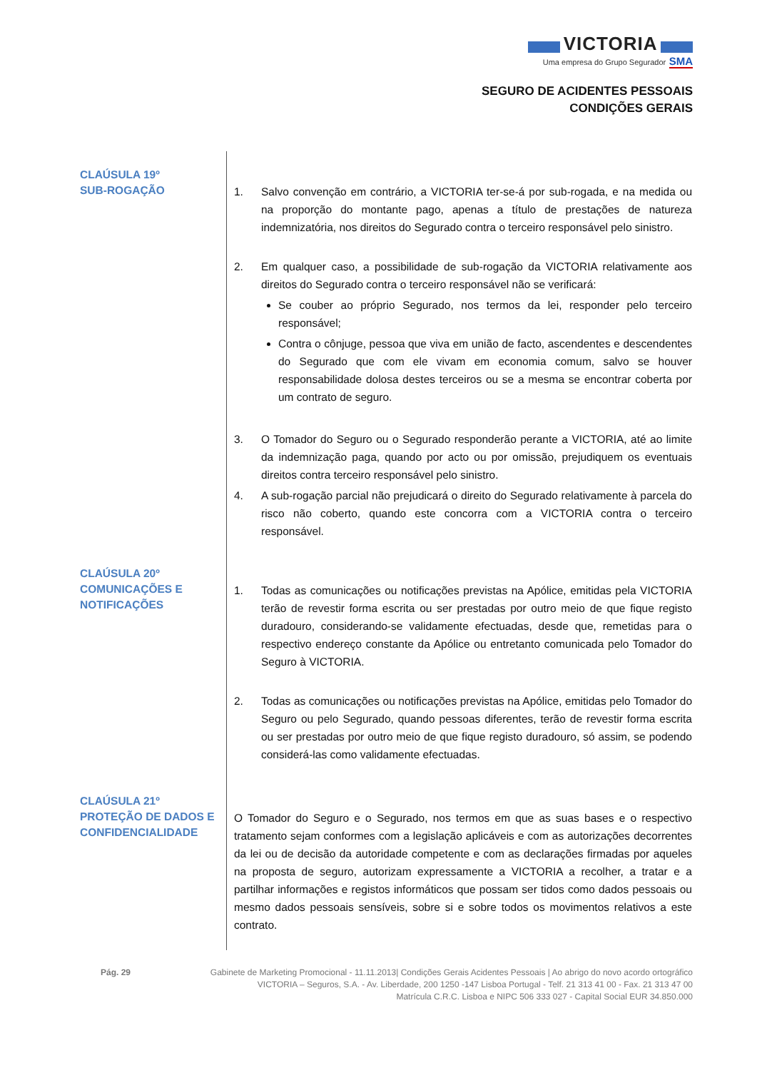VICTORIA
Uma empresa do Grupo Segurador SMA
SEGURO DE ACIDENTES PESSOAIS
CONDIÇÕES GERAIS
CLAÚSULA 19º
SUB-ROGAÇÃO
1. Salvo convenção em contrário, a VICTORIA ter-se-á por sub-rogada, e na medida ou na proporção do montante pago, apenas a título de prestações de natureza indemnizatória, nos direitos do Segurado contra o terceiro responsável pelo sinistro.
2. Em qualquer caso, a possibilidade de sub-rogação da VICTORIA relativamente aos direitos do Segurado contra o terceiro responsável não se verificará:
Se couber ao próprio Segurado, nos termos da lei, responder pelo terceiro responsável;
Contra o cônjuge, pessoa que viva em união de facto, ascendentes e descendentes do Segurado que com ele vivam em economia comum, salvo se houver responsabilidade dolosa destes terceiros ou se a mesma se encontrar coberta por um contrato de seguro.
3. O Tomador do Seguro ou o Segurado responderão perante a VICTORIA, até ao limite da indemnização paga, quando por acto ou por omissão, prejudiquem os eventuais direitos contra terceiro responsável pelo sinistro.
4. A sub-rogação parcial não prejudicará o direito do Segurado relativamente à parcela do risco não coberto, quando este concorra com a VICTORIA contra o terceiro responsável.
CLAÚSULA 20º
COMUNICAÇÕES E
NOTIFICAÇÕES
1. Todas as comunicações ou notificações previstas na Apólice, emitidas pela VICTORIA terão de revestir forma escrita ou ser prestadas por outro meio de que fique registo duradouro, considerando-se validamente efectuadas, desde que, remetidas para o respectivo endereço constante da Apólice ou entretanto comunicada pelo Tomador do Seguro à VICTORIA.
2. Todas as comunicações ou notificações previstas na Apólice, emitidas pelo Tomador do Seguro ou pelo Segurado, quando pessoas diferentes, terão de revestir forma escrita ou ser prestadas por outro meio de que fique registo duradouro, só assim, se podendo considerá-las como validamente efectuadas.
CLAÚSULA 21º
PROTEÇÃO DE DADOS E
CONFIDENCIALIDADE
O Tomador do Seguro e o Segurado, nos termos em que as suas bases e o respectivo tratamento sejam conformes com a legislação aplicáveis e com as autorizações decorrentes da lei ou de decisão da autoridade competente e com as declarações firmadas por aqueles na proposta de seguro, autorizam expressamente a VICTORIA a recolher, a tratar e a partilhar informações e registos informáticos que possam ser tidos como dados pessoais ou mesmo dados pessoais sensíveis, sobre si e sobre todos os movimentos relativos a este contrato.
Pág. 29 Gabinete de Marketing Promocional - 11.11.2013| Condições Gerais Acidentes Pessoais | Ao abrigo do novo acordo ortográfico
VICTORIA – Seguros, S.A. - Av. Liberdade, 200 1250 -147 Lisboa Portugal - Telf. 21 313 41 00 - Fax. 21 313 47 00
Matrícula C.R.C. Lisboa e NIPC 506 333 027 - Capital Social EUR 34.850.000